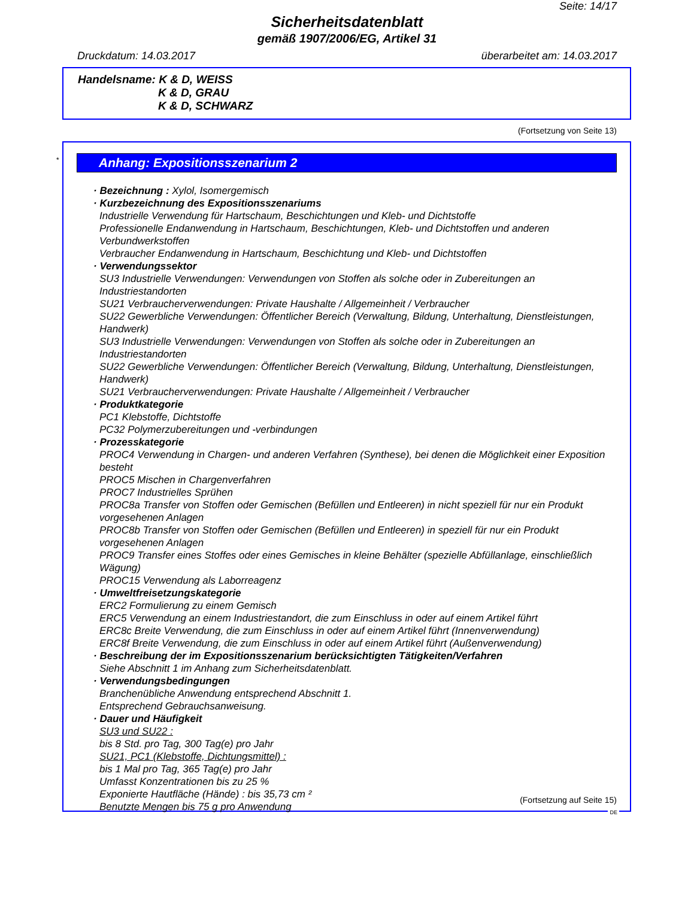Seite: 14/17
Sicherheitsdatenblatt
gemäß 1907/2006/EG, Artikel 31
Druckdatum: 14.03.2017 überarbeitet am: 14.03.2017
Handelsname: K & D, WEISS
K & D, GRAU
K & D, SCHWARZ
(Fortsetzung von Seite 13)
*
Anhang: Expositionsszenarium 2
· Bezeichnung : Xylol, Isomergemisch
· Kurzbezeichnung des Expositionsszenariums
Industrielle Verwendung für Hartschaum, Beschichtungen und Kleb- und Dichtstoffe
Professionelle Endanwendung in Hartschaum, Beschichtungen, Kleb- und Dichtstoffen und anderen Verbundwerkstoffen
Verbraucher Endanwendung in Hartschaum, Beschichtung und Kleb- und Dichtstoffen
· Verwendungssektor
SU3 Industrielle Verwendungen: Verwendungen von Stoffen als solche oder in Zubereitungen an Industriestandorten
SU21 Verbraucherverwendungen: Private Haushalte / Allgemeinheit / Verbraucher
SU22 Gewerbliche Verwendungen: Öffentlicher Bereich (Verwaltung, Bildung, Unterhaltung, Dienstleistungen, Handwerk)
SU3 Industrielle Verwendungen: Verwendungen von Stoffen als solche oder in Zubereitungen an Industriestandorten
SU22 Gewerbliche Verwendungen: Öffentlicher Bereich (Verwaltung, Bildung, Unterhaltung, Dienstleistungen, Handwerk)
SU21 Verbraucherverwendungen: Private Haushalte / Allgemeinheit / Verbraucher
· Produktkategorie
PC1 Klebstoffe, Dichtstoffe
PC32 Polymerzubereitungen und -verbindungen
· Prozesskategorie
PROC4 Verwendung in Chargen- und anderen Verfahren (Synthese), bei denen die Möglichkeit einer Exposition besteht
PROC5 Mischen in Chargenverfahren
PROC7 Industrielles Sprühen
PROC8a Transfer von Stoffen oder Gemischen (Befüllen und Entleeren) in nicht speziell für nur ein Produkt vorgesehenen Anlagen
PROC8b Transfer von Stoffen oder Gemischen (Befüllen und Entleeren) in speziell für nur ein Produkt vorgesehenen Anlagen
PROC9 Transfer eines Stoffes oder eines Gemisches in kleine Behälter (spezielle Abfüllanlage, einschließlich Wägung)
PROC15 Verwendung als Laborreagenz
· Umweltfreisetzungskategorie
ERC2 Formulierung zu einem Gemisch
ERC5 Verwendung an einem Industriestandort, die zum Einschluss in oder auf einem Artikel führt
ERC8c Breite Verwendung, die zum Einschluss in oder auf einem Artikel führt (Innenverwendung)
ERC8f Breite Verwendung, die zum Einschluss in oder auf einem Artikel führt (Außenverwendung)
· Beschreibung der im Expositionsszenarium berücksichtigten Tätigkeiten/Verfahren
Siehe Abschnitt 1 im Anhang zum Sicherheitsdatenblatt.
· Verwendungsbedingungen
Branchenübliche Anwendung entsprechend Abschnitt 1.
Entsprechend Gebrauchsanweisung.
· Dauer und Häufigkeit
SU3 und SU22 :
bis 8 Std. pro Tag, 300 Tag(e) pro Jahr
SU21, PC1 (Klebstoffe, Dichtungsmittel) :
bis 1 Mal pro Tag, 365 Tag(e) pro Jahr
Umfasst Konzentrationen bis zu 25 %
Exponierte Hautfläche (Hände) : bis 35,73 cm ²
Benutzte Mengen bis 75 g pro Anwendung
(Fortsetzung auf Seite 15)
DE